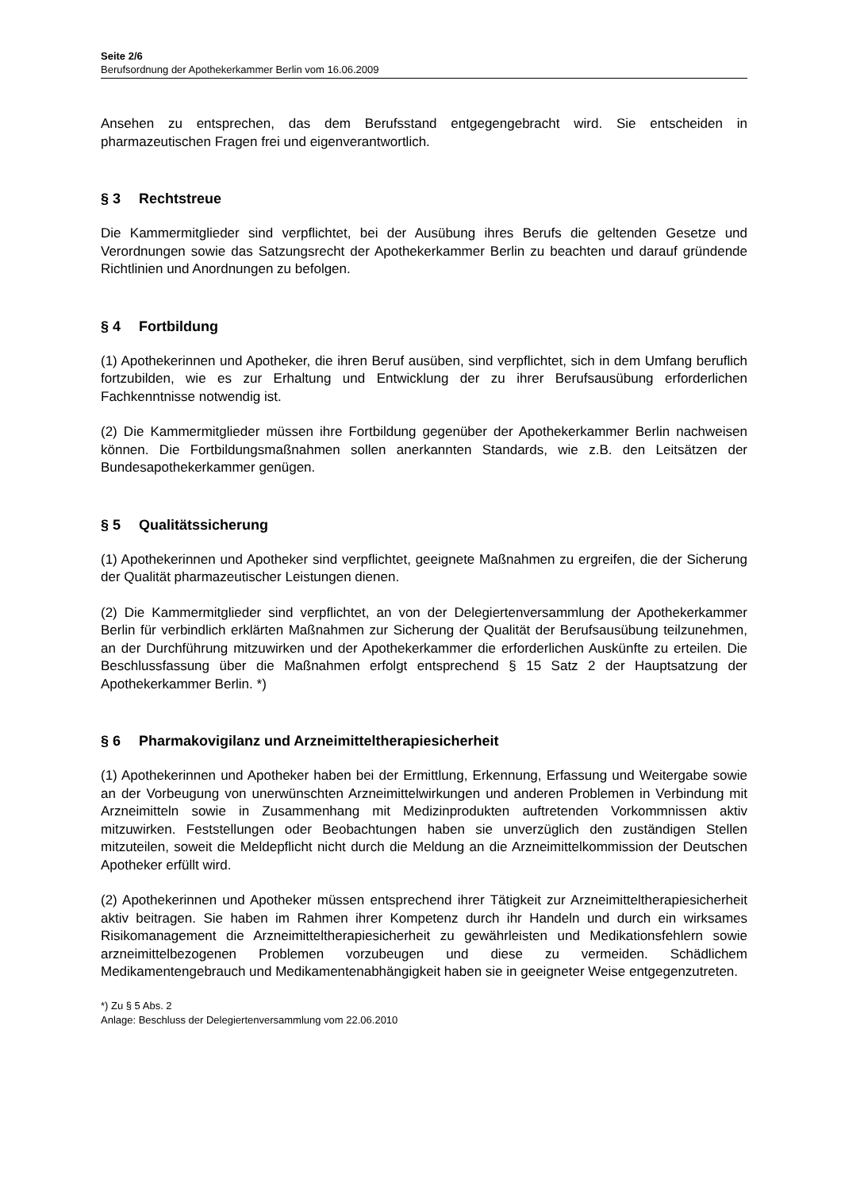Seite 2/6
Berufsordnung der Apothekerkammer Berlin vom 16.06.2009
Ansehen zu entsprechen, das dem Berufsstand entgegengebracht wird. Sie entscheiden in pharmazeutischen Fragen frei und eigenverantwortlich.
§ 3 Rechtstreue
Die Kammermitglieder sind verpflichtet, bei der Ausübung ihres Berufs die geltenden Gesetze und Verordnungen sowie das Satzungsrecht der Apothekerkammer Berlin zu beachten und darauf gründende Richtlinien und Anordnungen zu befolgen.
§ 4 Fortbildung
(1) Apothekerinnen und Apotheker, die ihren Beruf ausüben, sind verpflichtet, sich in dem Umfang beruflich fortzubilden, wie es zur Erhaltung und Entwicklung der zu ihrer Berufsausübung erforderlichen Fachkenntnisse notwendig ist.
(2) Die Kammermitglieder müssen ihre Fortbildung gegenüber der Apothekerkammer Berlin nachweisen können. Die Fortbildungsmaßnahmen sollen anerkannten Standards, wie z.B. den Leitsätzen der Bundesapothekerkammer genügen.
§ 5 Qualitätssicherung
(1) Apothekerinnen und Apotheker sind verpflichtet, geeignete Maßnahmen zu ergreifen, die der Sicherung der Qualität pharmazeutischer Leistungen dienen.
(2) Die Kammermitglieder sind verpflichtet, an von der Delegiertenversammlung der Apothekerkammer Berlin für verbindlich erklärten Maßnahmen zur Sicherung der Qualität der Berufsausübung teilzunehmen, an der Durchführung mitzuwirken und der Apothekerkammer die erforderlichen Auskünfte zu erteilen. Die Beschlussfassung über die Maßnahmen erfolgt entsprechend § 15 Satz 2 der Hauptsatzung der Apothekerkammer Berlin. *)
§ 6 Pharmakovigilanz und Arzneimitteltherapiesicherheit
(1) Apothekerinnen und Apotheker haben bei der Ermittlung, Erkennung, Erfassung und Weitergabe sowie an der Vorbeugung von unerwünschten Arzneimittelwirkungen und anderen Problemen in Verbindung mit Arzneimitteln sowie in Zusammenhang mit Medizinprodukten auftretenden Vorkommnissen aktiv mitzuwirken. Feststellungen oder Beobachtungen haben sie unverzüglich den zuständigen Stellen mitzuteilen, soweit die Meldepflicht nicht durch die Meldung an die Arzneimittelkommission der Deutschen Apotheker erfüllt wird.
(2) Apothekerinnen und Apotheker müssen entsprechend ihrer Tätigkeit zur Arzneimitteltherapiesicherheit aktiv beitragen. Sie haben im Rahmen ihrer Kompetenz durch ihr Handeln und durch ein wirksames Risikomanagement die Arzneimitteltherapiesicherheit zu gewährleisten und Medikationsfehlern sowie arzneimittelbezogenen Problemen vorzubeugen und diese zu vermeiden. Schädlichem Medikamentengebrauch und Medikamentenabhängigkeit haben sie in geeigneter Weise entgegenzutreten.
*) Zu § 5 Abs. 2
Anlage: Beschluss der Delegiertenversammlung vom 22.06.2010